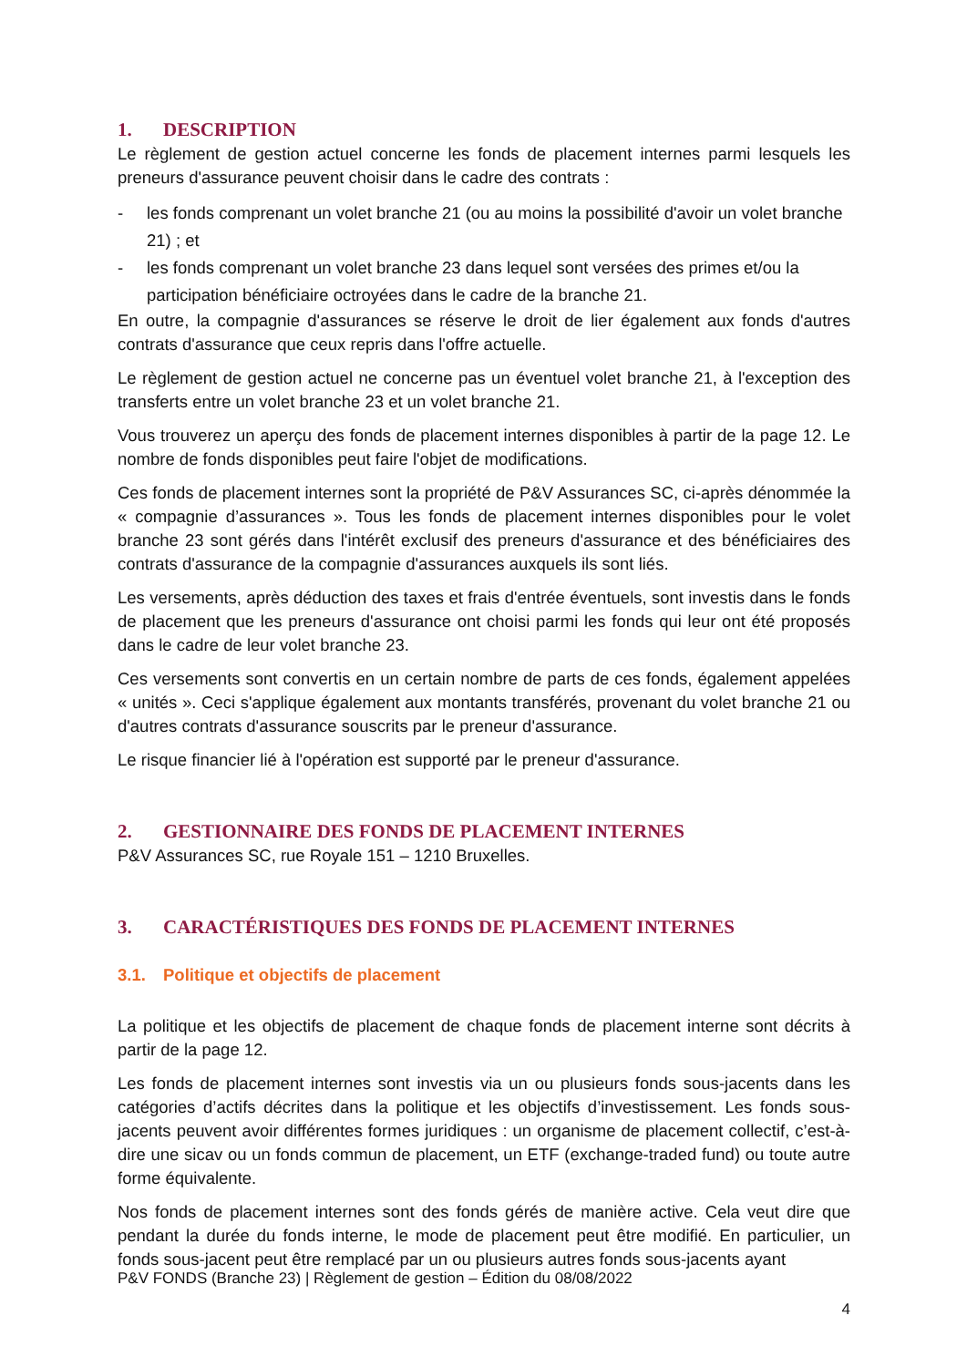1. DESCRIPTION
Le règlement de gestion actuel concerne les fonds de placement internes parmi lesquels les preneurs d'assurance peuvent choisir dans le cadre des contrats :
- les fonds comprenant un volet branche 21 (ou au moins la possibilité d'avoir un volet branche 21) ; et
- les fonds comprenant un volet branche 23 dans lequel sont versées des primes et/ou la participation bénéficiaire octroyées dans le cadre de la branche 21.
En outre, la compagnie d'assurances se réserve le droit de lier également aux fonds d'autres contrats d'assurance que ceux repris dans l'offre actuelle.
Le règlement de gestion actuel ne concerne pas un éventuel volet branche 21, à l'exception des transferts entre un volet branche 23 et un volet branche 21.
Vous trouverez un aperçu des fonds de placement internes disponibles à partir de la page 12. Le nombre de fonds disponibles peut faire l'objet de modifications.
Ces fonds de placement internes sont la propriété de P&V Assurances SC, ci-après dénommée la « compagnie d’assurances ». Tous les fonds de placement internes disponibles pour le volet branche 23 sont gérés dans l'intérêt exclusif des preneurs d'assurance et des bénéficiaires des contrats d'assurance de la compagnie d'assurances auxquels ils sont liés.
Les versements, après déduction des taxes et frais d'entrée éventuels, sont investis dans le fonds de placement que les preneurs d'assurance ont choisi parmi les fonds qui leur ont été proposés dans le cadre de leur volet branche 23.
Ces versements sont convertis en un certain nombre de parts de ces fonds, également appelées « unités ». Ceci s'applique également aux montants transférés, provenant du volet branche 21 ou d'autres contrats d'assurance souscrits par le preneur d'assurance.
Le risque financier lié à l'opération est supporté par le preneur d'assurance.
2. GESTIONNAIRE DES FONDS DE PLACEMENT INTERNES
P&V Assurances SC, rue Royale 151 – 1210 Bruxelles.
3. CARACTÉRISTIQUES DES FONDS DE PLACEMENT INTERNES
3.1. Politique et objectifs de placement
La politique et les objectifs de placement de chaque fonds de placement interne sont décrits à partir de la page 12.
Les fonds de placement internes sont investis via un ou plusieurs fonds sous-jacents dans les catégories d’actifs décrites dans la politique et les objectifs d’investissement. Les fonds sous-jacents peuvent avoir différentes formes juridiques : un organisme de placement collectif, c’est-à-dire une sicav ou un fonds commun de placement, un ETF (exchange-traded fund) ou toute autre forme équivalente.
Nos fonds de placement internes sont des fonds gérés de manière active. Cela veut dire que pendant la durée du fonds interne, le mode de placement peut être modifié. En particulier, un fonds sous-jacent peut être remplacé par un ou plusieurs autres fonds sous-jacents ayant
P&V FONDS (Branche 23) | Règlement de gestion – Édition du 08/08/2022
4